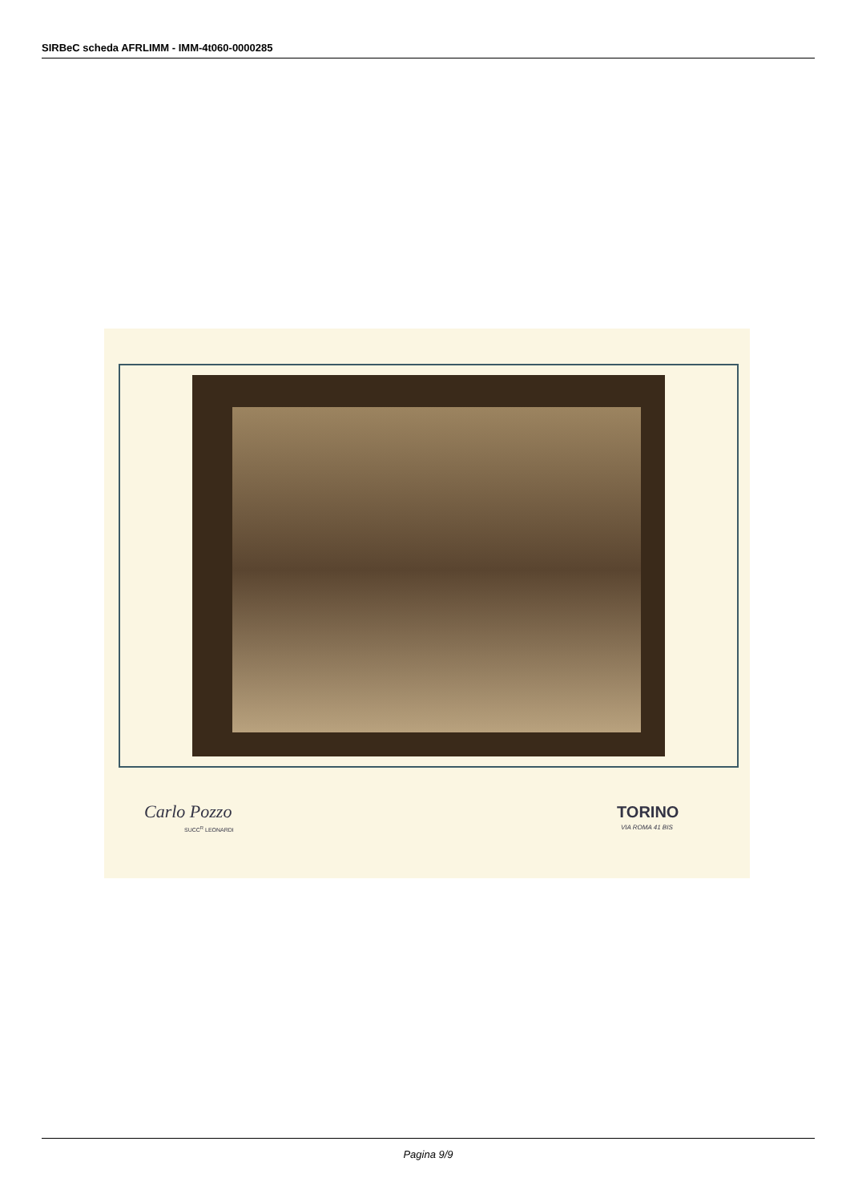SIRBeC scheda AFRLIMM - IMM-4t060-0000285
Carlo Pozzo
SUCC<sup>R</sup> LEONARDI
TORINO
VIA ROMA 41 BIS
Pagina 9/9